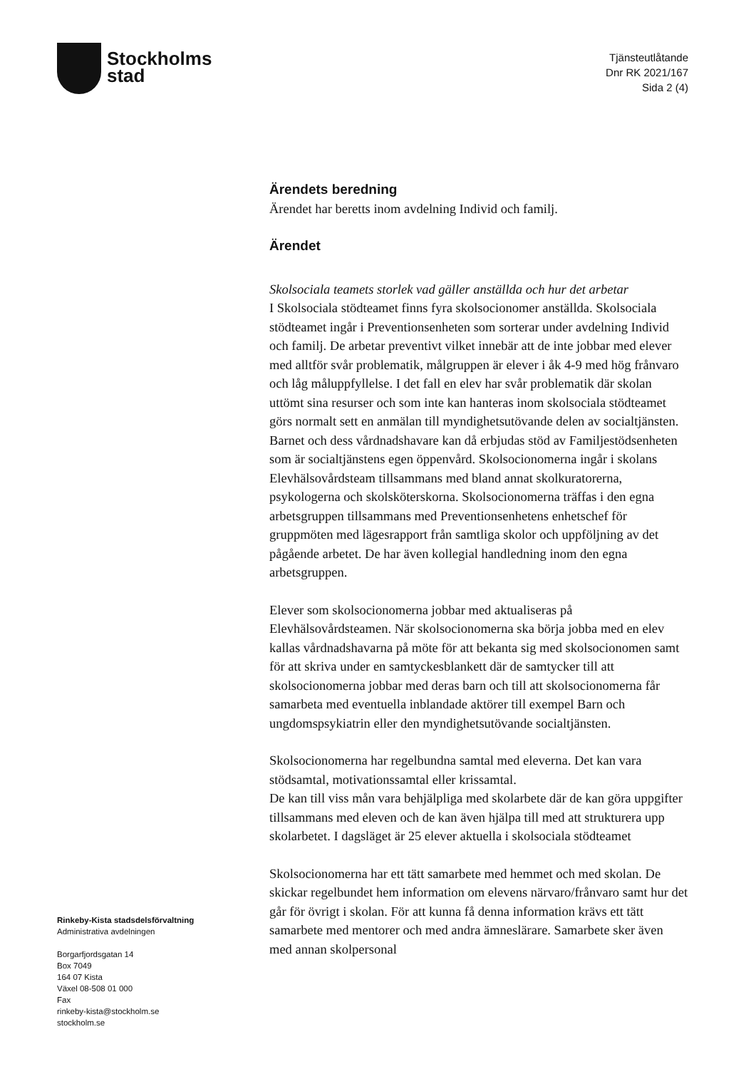Stockholms
stad
Tjänsteutlåtande
Dnr RK 2021/167
Sida 2 (4)
Rinkeby-Kista stadsdelsförvaltning
Administrativa avdelningen
Borgarfjordsgatan 14
Box 7049
164 07 Kista
Växel 08-508 01 000
Fax
rinkeby-kista@stockholm.se
stockholm.se
Ärendets beredning
Ärendet har beretts inom avdelning Individ och familj.
Ärendet
Skolsociala teamets storlek vad gäller anställda och hur det arbetar
I Skolsociala stödteamet finns fyra skolsocionomer anställda. Skolsociala stödteamet ingår i Preventionsenheten som sorterar under avdelning Individ och familj. De arbetar preventivt vilket innebär att de inte jobbar med elever med alltför svår problematik, målgruppen är elever i åk 4-9 med hög frånvaro och låg måluppfyllelse. I det fall en elev har svår problematik där skolan uttömt sina resurser och som inte kan hanteras inom skolsociala stödteamet görs normalt sett en anmälan till myndighetsutövande delen av socialtjänsten. Barnet och dess vårdnadshavare kan då erbjudas stöd av Familjestödsenheten som är socialtjänstens egen öppenvård. Skolsocionomerna ingår i skolans Elevhälsovårdsteam tillsammans med bland annat skolkuratorerna, psykologerna och skolsköterskorna. Skolsocionomerna träffas i den egna arbetsgruppen tillsammans med Preventionsenhetens enhetschef för gruppmöten med lägesrapport från samtliga skolor och uppföljning av det pågående arbetet. De har även kollegial handledning inom den egna arbetsgruppen.
Elever som skolsocionomerna jobbar med aktualiseras på Elevhälsovårdsteamen. När skolsocionomerna ska börja jobba med en elev kallas vårdnadshavarna på möte för att bekanta sig med skolsocionomen samt för att skriva under en samtyckesblankett där de samtycker till att skolsocionomerna jobbar med deras barn och till att skolsocionomerna får samarbeta med eventuella inblandade aktörer till exempel Barn och ungdomspsykiatrin eller den myndighetsutövande socialtjänsten.
Skolsocionomerna har regelbundna samtal med eleverna. Det kan vara stödsamtal, motivationssamtal eller krissamtal.
De kan till viss mån vara behjälpliga med skolarbete där de kan göra uppgifter tillsammans med eleven och de kan även hjälpa till med att strukturera upp skolarbetet. I dagsläget är 25 elever aktuella i skolsociala stödteamet
Skolsocionomerna har ett tätt samarbete med hemmet och med skolan. De skickar regelbundet hem information om elevens närvaro/frånvaro samt hur det går för övrigt i skolan. För att kunna få denna information krävs ett tätt samarbete med mentorer och med andra ämneslärare. Samarbete sker även med annan skolpersonal